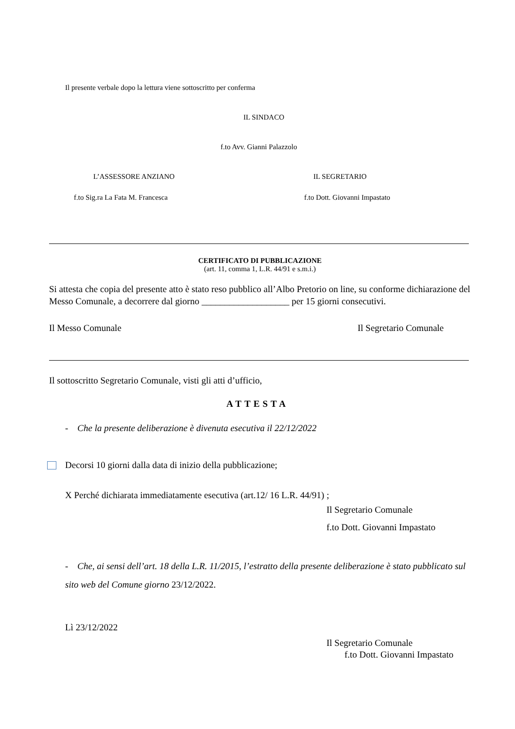Il presente verbale dopo la lettura viene sottoscritto per conferma
IL SINDACO
f.to Avv. Gianni Palazzolo
L’ASSESSORE ANZIANO IL SEGRETARIO
f.to Sig.ra La Fata M. Francesca f.to Dott. Giovanni Impastato
CERTIFICATO DI PUBBLICAZIONE
(art. 11, comma 1, L.R. 44/91 e s.m.i.)
Si attesta che copia del presente atto è stato reso pubblico all’Albo Pretorio on line, su conforme dichiarazione del Messo Comunale, a decorrere dal giorno ___________________ per 15 giorni consecutivi.
Il Messo Comunale Il Segretario Comunale
Il sottoscritto Segretario Comunale, visti gli atti d’ufficio,
ATTESTA
- Che la presente deliberazione è divenuta esecutiva il 22/12/2022
Decorsi 10 giorni dalla data di inizio della pubblicazione;
X Perché dichiarata immediatamente esecutiva (art.12/ 16 L.R. 44/91) ;
Il Segretario Comunale
f.to Dott. Giovanni Impastato
- Che, ai sensi dell’art. 18 della L.R. 11/2015, l’estratto della presente deliberazione è stato pubblicato sul sito web del Comune giorno 23/12/2022.
Lì 23/12/2022
Il Segretario Comunale
f.to Dott. Giovanni Impastato